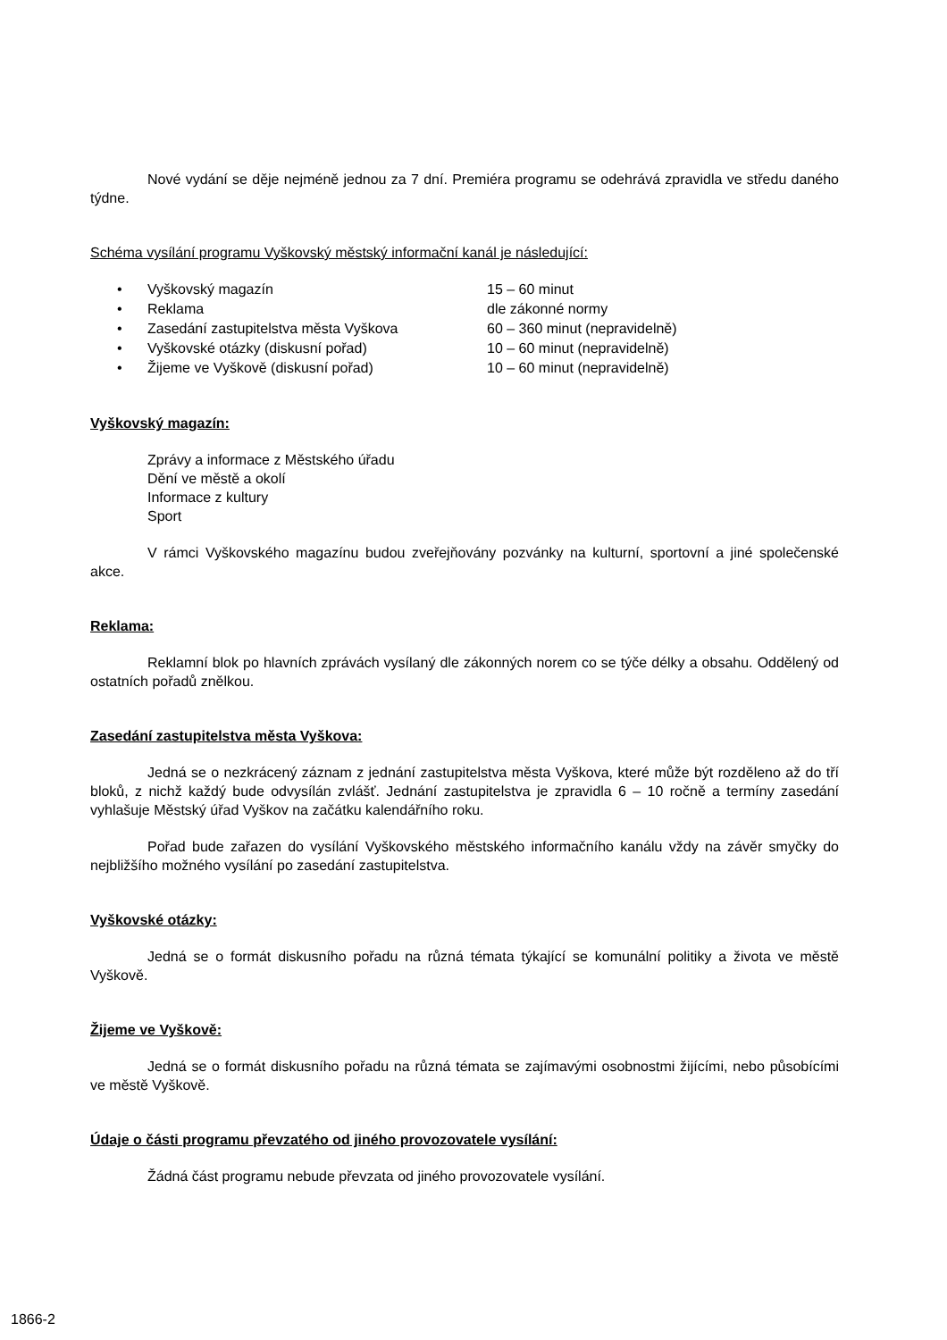Nové vydání se děje nejméně jednou za 7 dní. Premiéra programu se odehrává zpravidla ve středu daného týdne.
Schéma vysílání programu Vyškovský městský informační kanál je následující:
| • | Vyškovský magazín | 15 – 60 minut |
| • | Reklama | dle zákonné normy |
| • | Zasedání zastupitelstva města Vyškova | 60 – 360 minut (nepravidelně) |
| • | Vyškovské otázky (diskusní pořad) | 10 – 60 minut (nepravidelně) |
| • | Žijeme ve Vyškově (diskusní pořad) | 10 – 60 minut (nepravidelně) |
Vyškovský magazín:
Zprávy a informace z Městského úřadu
Dění ve městě a okolí
Informace z kultury
Sport
V rámci Vyškovského magazínu budou zveřejňovány pozvánky na kulturní, sportovní a jiné společenské akce.
Reklama:
Reklamní blok po hlavních zprávách vysílaný dle zákonných norem co se týče délky a obsahu. Oddělený od ostatních pořadů znělkou.
Zasedání zastupitelstva města Vyškova:
Jedná se o nezkrácený záznam z jednání zastupitelstva města Vyškova, které může být rozděleno až do tří bloků, z nichž každý bude odvysílán zvlášť. Jednání zastupitelstva je zpravidla 6 – 10 ročně a termíny zasedání vyhlašuje Městský úřad Vyškov na začátku kalendářního roku.
Pořad bude zařazen do vysílání Vyškovského městského informačního kanálu vždy na závěr smyčky do nejbližšího možného vysílání po zasedání zastupitelstva.
Vyškovské otázky:
Jedná se o formát diskusního pořadu na různá témata týkající se komunální politiky a života ve městě Vyškově.
Žijeme ve Vyškově:
Jedná se o formát diskusního pořadu na různá témata se zajímavými osobnostmi žijícími, nebo působícími ve městě Vyškově.
Údaje o části programu převzatého od jiného provozovatele vysílání:
Žádná část programu nebude převzata od jiného provozovatele vysílání.
1866-2